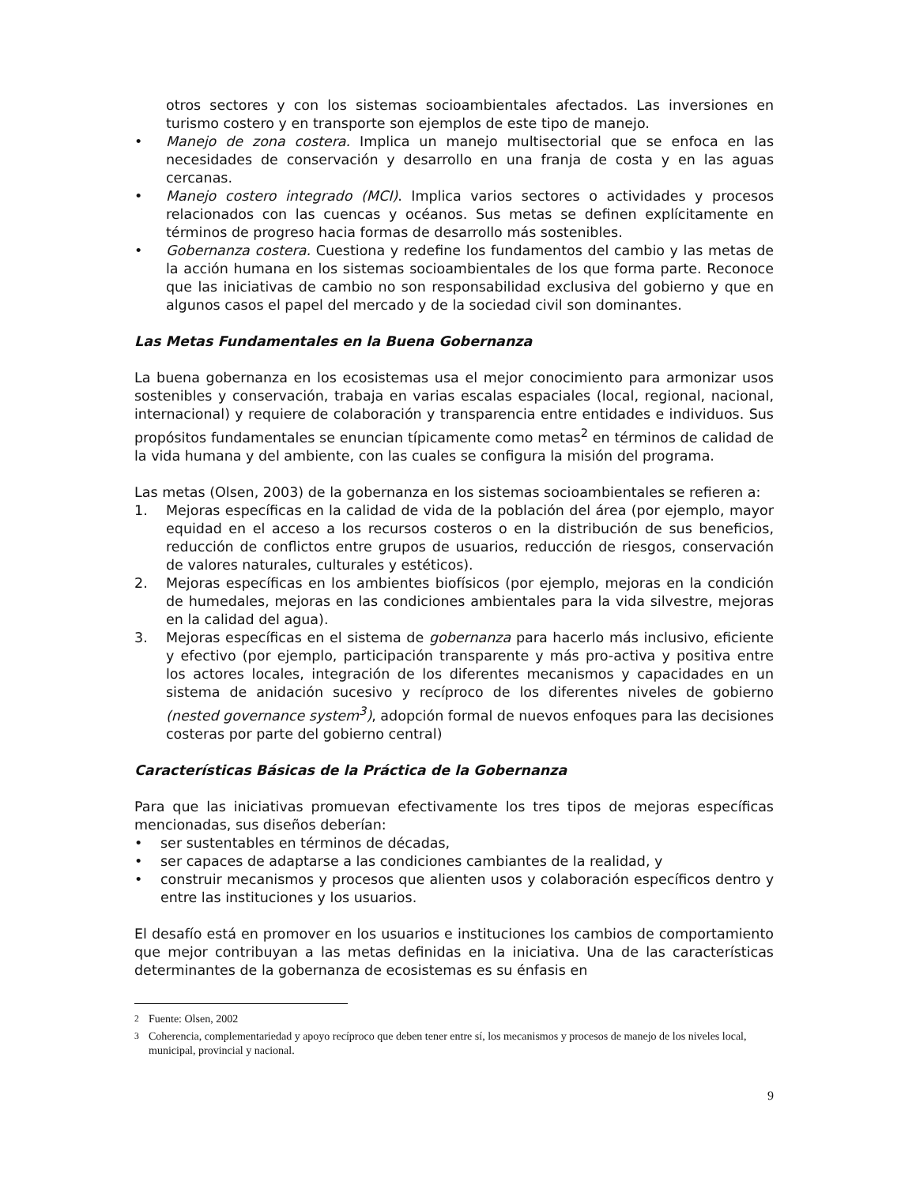otros sectores y con los sistemas socioambientales afectados. Las inversiones en turismo costero y en transporte son ejemplos de este tipo de manejo.
• Manejo de zona costera. Implica un manejo multisectorial que se enfoca en las necesidades de conservación y desarrollo en una franja de costa y en las aguas cercanas.
• Manejo costero integrado (MCI). Implica varios sectores o actividades y procesos relacionados con las cuencas y océanos. Sus metas se definen explícitamente en términos de progreso hacia formas de desarrollo más sostenibles.
• Gobernanza costera. Cuestiona y redefine los fundamentos del cambio y las metas de la acción humana en los sistemas socioambientales de los que forma parte. Reconoce que las iniciativas de cambio no son responsabilidad exclusiva del gobierno y que en algunos casos el papel del mercado y de la sociedad civil son dominantes.
Las Metas Fundamentales en la Buena Gobernanza
La buena gobernanza en los ecosistemas usa el mejor conocimiento para armonizar usos sostenibles y conservación, trabaja en varias escalas espaciales (local, regional, nacional, internacional) y requiere de colaboración y transparencia entre entidades e individuos. Sus propósitos fundamentales se enuncian típicamente como metas<sup>2</sup> en términos de calidad de la vida humana y del ambiente, con las cuales se configura la misión del programa.
Las metas (Olsen, 2003) de la gobernanza en los sistemas socioambientales se refieren a:
1. Mejoras específicas en la calidad de vida de la población del área (por ejemplo, mayor equidad en el acceso a los recursos costeros o en la distribución de sus beneficios, reducción de conflictos entre grupos de usuarios, reducción de riesgos, conservación de valores naturales, culturales y estéticos).
2. Mejoras específicas en los ambientes biofísicos (por ejemplo, mejoras en la condición de humedales, mejoras en las condiciones ambientales para la vida silvestre, mejoras en la calidad del agua).
3. Mejoras específicas en el sistema de gobernanza para hacerlo más inclusivo, eficiente y efectivo (por ejemplo, participación transparente y más pro-activa y positiva entre los actores locales, integración de los diferentes mecanismos y capacidades en un sistema de anidación sucesivo y recíproco de los diferentes niveles de gobierno (nested governance system<sup>3</sup>), adopción formal de nuevos enfoques para las decisiones costeras por parte del gobierno central)
Características Básicas de la Práctica de la Gobernanza
Para que las iniciativas promuevan efectivamente los tres tipos de mejoras específicas mencionadas, sus diseños deberían:
• ser sustentables en términos de décadas,
• ser capaces de adaptarse a las condiciones cambiantes de la realidad, y
• construir mecanismos y procesos que alienten usos y colaboración específicos dentro y entre las instituciones y los usuarios.
El desafío está en promover en los usuarios e instituciones los cambios de comportamiento que mejor contribuyan a las metas definidas en la iniciativa. Una de las características determinantes de la gobernanza de ecosistemas es su énfasis en
<sup>2</sup> Fuente: Olsen, 2002
<sup>3</sup> Coherencia, complementariedad y apoyo recíproco que deben tener entre sí, los mecanismos y procesos de manejo de los niveles local, municipal, provincial y nacional.
9